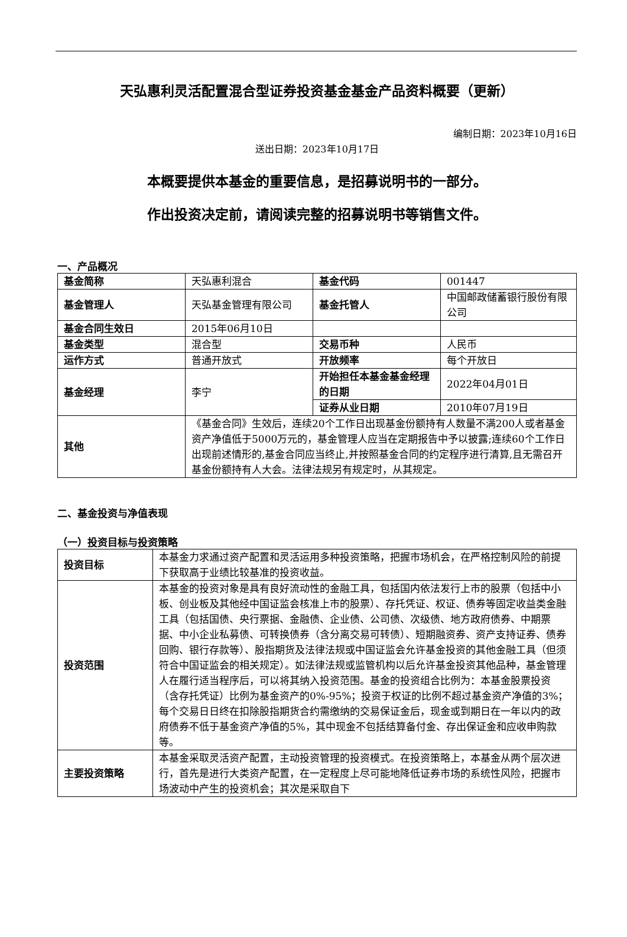天弘惠利灵活配置混合型证券投资基金基金产品资料概要（更新）
编制日期：2023年10月16日
送出日期：2023年10月17日
本概要提供本基金的重要信息，是招募说明书的一部分。
作出投资决定前，请阅读完整的招募说明书等销售文件。
一、产品概况
| 基金简称 | 天弘惠利混合 | 基金代码 | 001447 |
| 基金管理人 | 天弘基金管理有限公司 | 基金托管人 | 中国邮政储蓄银行股份有限公司 |
| 基金合同生效日 | 2015年06月10日 | | |
| 基金类型 | 混合型 | 交易币种 | 人民币 |
| 运作方式 | 普通开放式 | 开放频率 | 每个开放日 |
| 基金经理 | 李宁 | 开始担任本基金基金经理的日期 | 2022年04月01日 |
| | | 证券从业日期 | 2010年07月19日 |
| 其他 | 《基金合同》生效后，连续20个工作日出现基金份额持有人数量不满200人或者基金资产净值低于5000万元的，基金管理人应当在定期报告中予以披露;连续60个工作日出现前述情形的,基金合同应当终止,并按照基金合同的约定程序进行清算,且无需召开基金份额持有人大会。法律法规另有规定时，从其规定。 | | |
二、基金投资与净值表现
（一）投资目标与投资策略
| 投资目标 | 本基金力求通过资产配置和灵活运用多种投资策略，把握市场机会，在严格控制风险的前提下获取高于业绩比较基准的投资收益。 |
| 投资范围 | 本基金的投资对象是具有良好流动性的金融工具，包括国内依法发行上市的股票（包括中小板、创业板及其他经中国证监会核准上市的股票）、存托凭证、权证、债券等固定收益类金融工具（包括国债、央行票据、金融债、企业债、公司债、次级债、地方政府债券、中期票据、中小企业私募债、可转换债券（含分离交易可转债）、短期融资券、资产支持证券、债券回购、银行存款等）、股指期货及法律法规或中国证监会允许基金投资的其他金融工具（但须符合中国证监会的相关规定）。如法律法规或监管机构以后允许基金投资其他品种，基金管理人在履行适当程序后，可以将其纳入投资范围。基金的投资组合比例为：本基金股票投资（含存托凭证）比例为基金资产的0%-95%；投资于权证的比例不超过基金资产净值的3%；每个交易日日终在扣除股指期货合约需缴纳的交易保证金后，现金或到期日在一年以内的政府债券不低于基金资产净值的5%，其中现金不包括结算备付金、存出保证金和应收申购款等。 |
| 主要投资策略 | 本基金采取灵活资产配置，主动投资管理的投资模式。在投资策略上，本基金从两个层次进行，首先是进行大类资产配置，在一定程度上尽可能地降低证券市场的系统性风险，把握市场波动中产生的投资机会；其次是采取自下 |